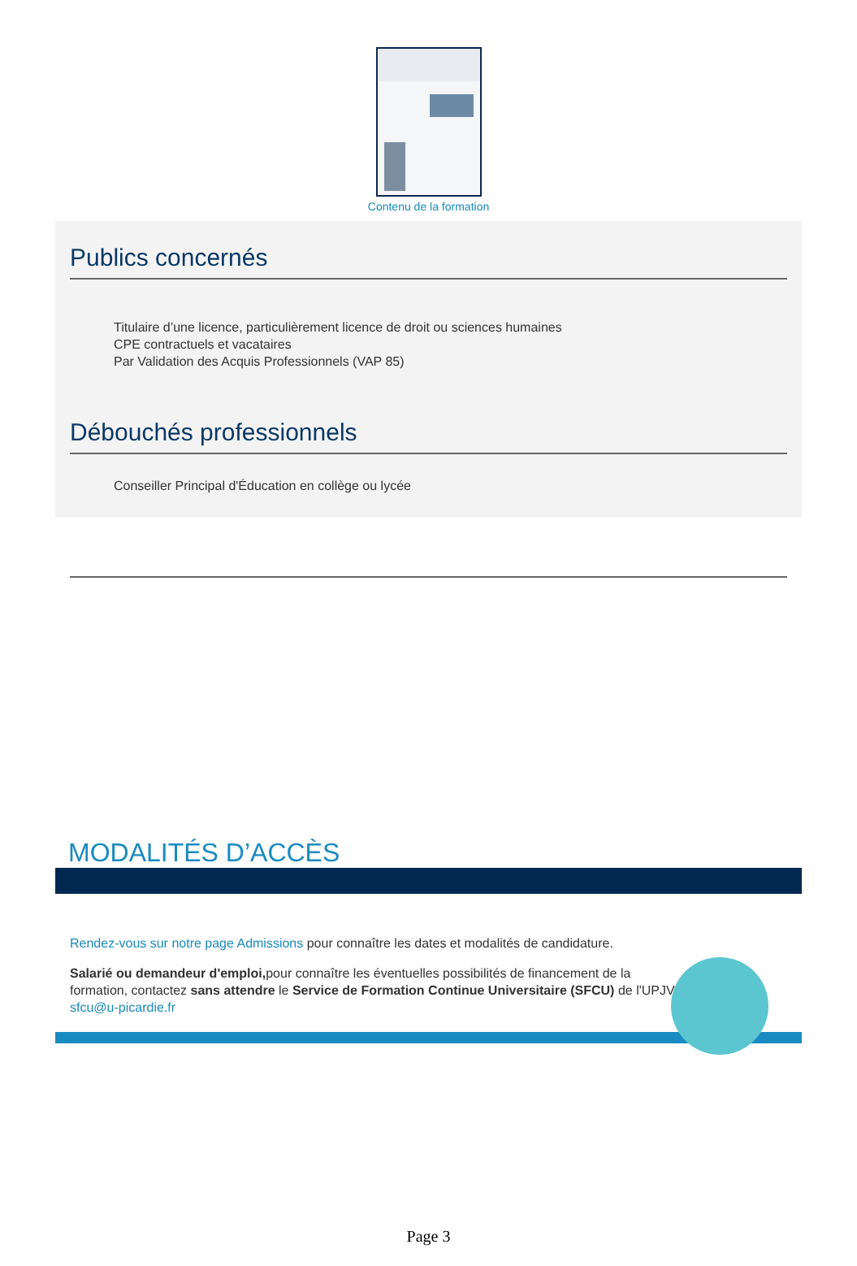Contenu de la formation
Publics concernés
Titulaire d’une licence, particulièrement licence de droit ou sciences humaines
CPE contractuels et vacataires
Par Validation des Acquis Professionnels (VAP 85)
Débouchés professionnels
Conseiller Principal d'Éducation en collège ou lycée
MODALITÉS D’ACCÈS
Rendez-vous sur notre page Admissions pour connaître les dates et modalités de candidature.
Salarié ou demandeur d'emploi, pour connaître les éventuelles possibilités de financement de la formation, contactez sans attendre le Service de Formation Continue Universitaire (SFCU) de l'UPJV : sfcu@u-picardie.fr
Page 3